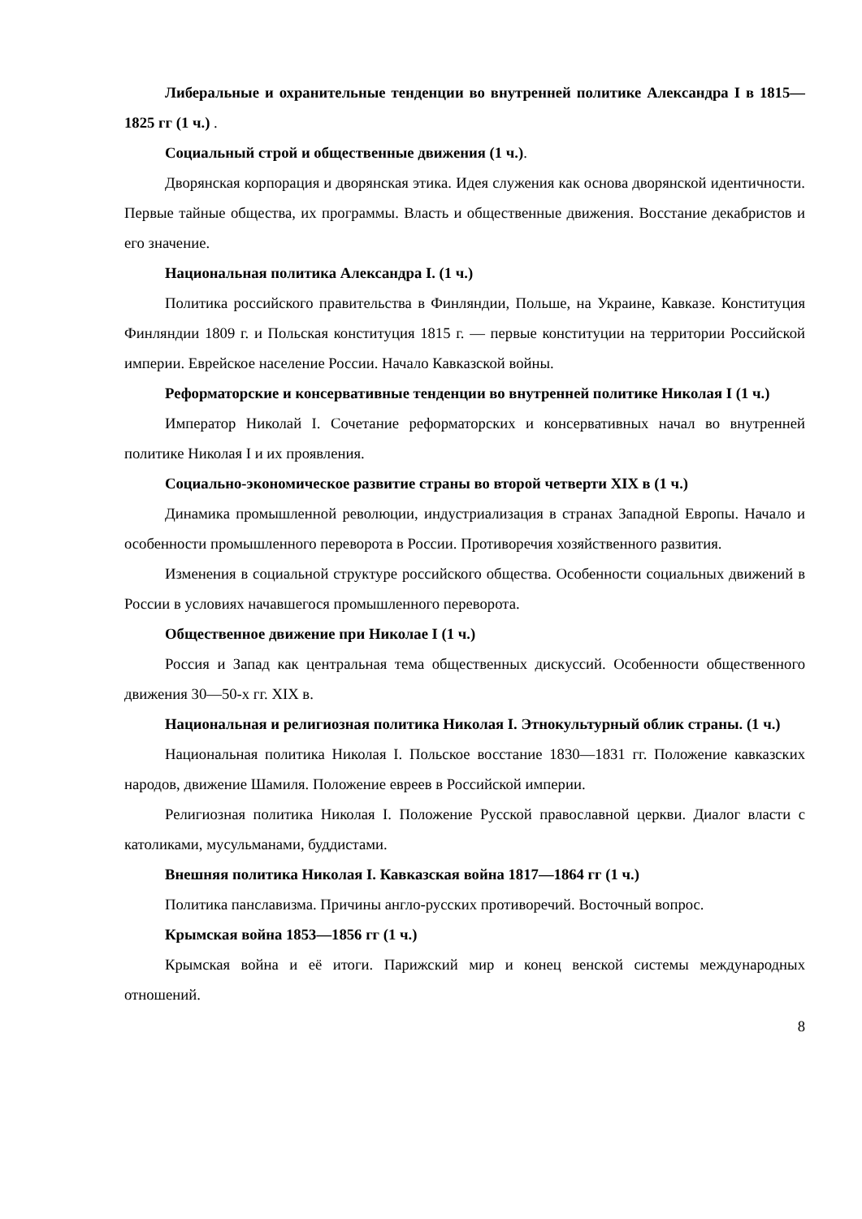Либеральные и охранительные тенденции во внутренней политике Александра I в 1815—1825 гг (1 ч.) .
Социальный строй и общественные движения (1 ч.).
Дворянская корпорация и дворянская этика. Идея служения как основа дворянской идентичности. Первые тайные общества, их программы. Власть и общественные движения. Восстание декабристов и его значение.
Национальная политика Александра I. (1 ч.)
Политика российского правительства в Финляндии, Польше, на Украине, Кавказе. Конституция Финляндии 1809 г. и Польская конституция 1815 г. — первые конституции на территории Российской империи. Еврейское население России. Начало Кавказской войны.
Реформаторские и консервативные тенденции во внутренней политике Николая I (1 ч.)
Император Николай I. Сочетание реформаторских и консервативных начал во внутренней политике Николая I и их проявления.
Социально-экономическое развитие страны во второй четверти XIX в (1 ч.)
Динамика промышленной революции, индустриализация в странах Западной Европы. Начало и особенности промышленного переворота в России. Противоречия хозяйственного развития.
Изменения в социальной структуре российского общества. Особенности социальных движений в России в условиях начавшегося промышленного переворота.
Общественное движение при Николае I (1 ч.)
Россия и Запад как центральная тема общественных дискуссий. Особенности общественного движения 30—50-х гг. XIX в.
Национальная и религиозная политика Николая I. Этнокультурный облик страны. (1 ч.)
Национальная политика Николая I. Польское восстание 1830—1831 гг. Положение кавказских народов, движение Шамиля. Положение евреев в Российской империи.
Религиозная политика Николая I. Положение Русской православной церкви. Диалог власти с католиками, мусульманами, буддистами.
Внешняя политика Николая I. Кавказская война 1817—1864 гг (1 ч.)
Политика панславизма. Причины англо-русских противоречий. Восточный вопрос.
Крымская война 1853—1856 гг (1 ч.)
Крымская война и её итоги. Парижский мир и конец венской системы международных отношений.
8